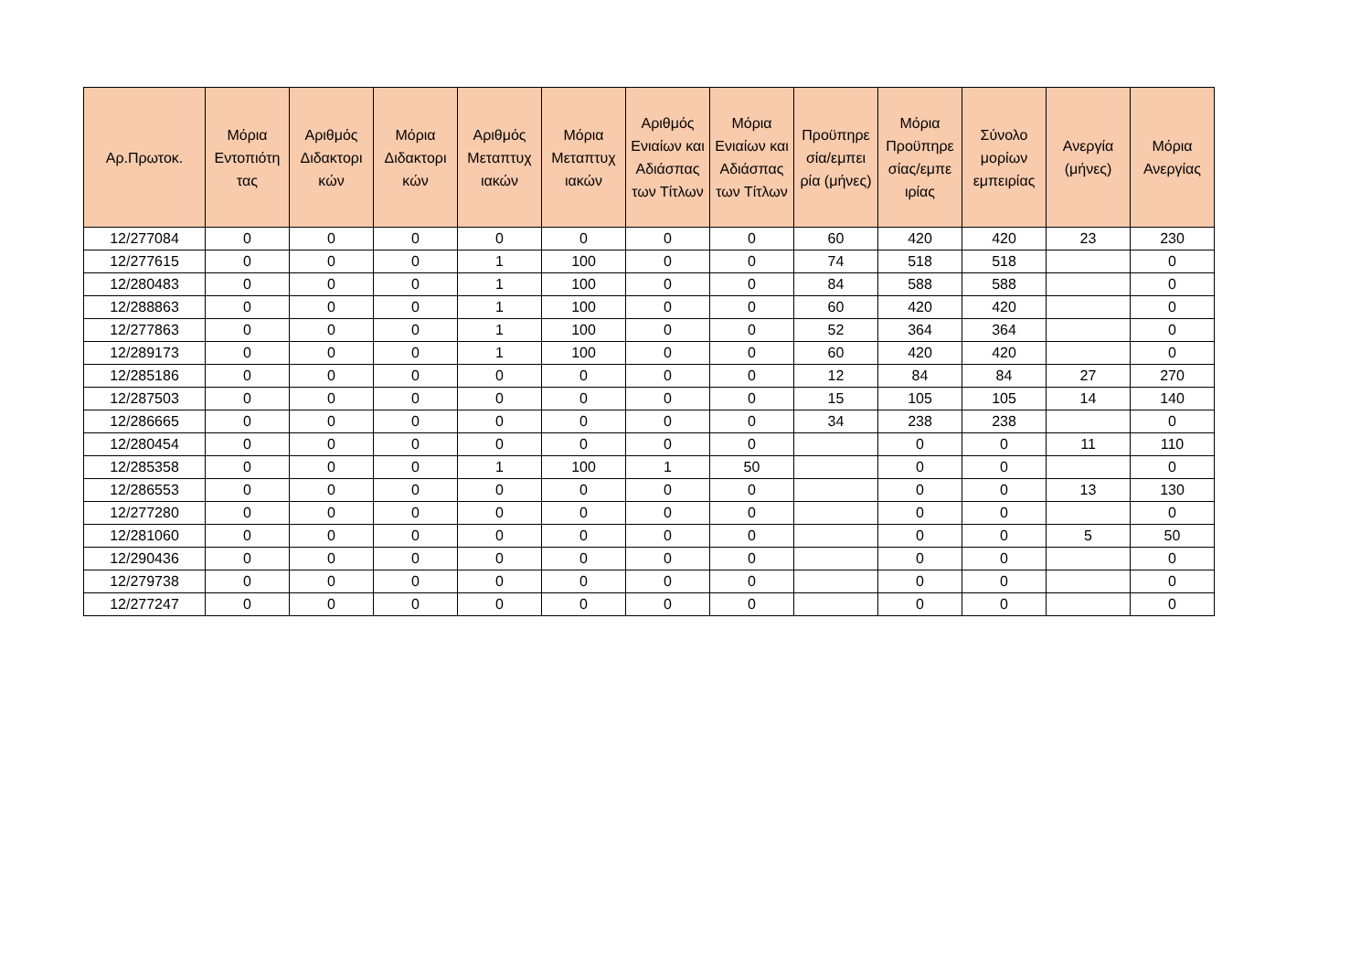| Αρ.Πρωτοκ. | Μόρια Εντοπιότη τας | Αριθμός Διδακτορι κών | Μόρια Διδακτορι κών | Αριθμός Μεταπτυχ ιακών | Μόρια Μεταπτυχ ιακών | Αριθμός Ενιαίων και Αδιάσπας των Τίτλων | Μόρια Ενιαίων και Αδιάσπας των Τίτλων | Προϋπηρε σία/εμπει ρία (μήνες) | Μόρια Προϋπηρε σίας/εμπε ιρίας | Σύνολο μορίων εμπειρίας | Ανεργία (μήνες) | Μόρια Ανεργίας |
| --- | --- | --- | --- | --- | --- | --- | --- | --- | --- | --- | --- | --- |
| 12/277084 | 0 | 0 | 0 | 0 | 0 | 0 | 0 | 60 | 420 | 420 | 23 | 230 |
| 12/277615 | 0 | 0 | 0 | 1 | 100 | 0 | 0 | 74 | 518 | 518 | | 0 |
| 12/280483 | 0 | 0 | 0 | 1 | 100 | 0 | 0 | 84 | 588 | 588 | | 0 |
| 12/288863 | 0 | 0 | 0 | 1 | 100 | 0 | 0 | 60 | 420 | 420 | | 0 |
| 12/277863 | 0 | 0 | 0 | 1 | 100 | 0 | 0 | 52 | 364 | 364 | | 0 |
| 12/289173 | 0 | 0 | 0 | 1 | 100 | 0 | 0 | 60 | 420 | 420 | | 0 |
| 12/285186 | 0 | 0 | 0 | 0 | 0 | 0 | 0 | 12 | 84 | 84 | 27 | 270 |
| 12/287503 | 0 | 0 | 0 | 0 | 0 | 0 | 0 | 15 | 105 | 105 | 14 | 140 |
| 12/286665 | 0 | 0 | 0 | 0 | 0 | 0 | 0 | 34 | 238 | 238 | | 0 |
| 12/280454 | 0 | 0 | 0 | 0 | 0 | 0 | 0 | | 0 | 0 | 11 | 110 |
| 12/285358 | 0 | 0 | 0 | 1 | 100 | 1 | 50 | | 0 | 0 | | 0 |
| 12/286553 | 0 | 0 | 0 | 0 | 0 | 0 | 0 | | 0 | 0 | 13 | 130 |
| 12/277280 | 0 | 0 | 0 | 0 | 0 | 0 | 0 | | 0 | 0 | | 0 |
| 12/281060 | 0 | 0 | 0 | 0 | 0 | 0 | 0 | | 0 | 0 | 5 | 50 |
| 12/290436 | 0 | 0 | 0 | 0 | 0 | 0 | 0 | | 0 | 0 | | 0 |
| 12/279738 | 0 | 0 | 0 | 0 | 0 | 0 | 0 | | 0 | 0 | | 0 |
| 12/277247 | 0 | 0 | 0 | 0 | 0 | 0 | 0 | | 0 | 0 | | 0 |